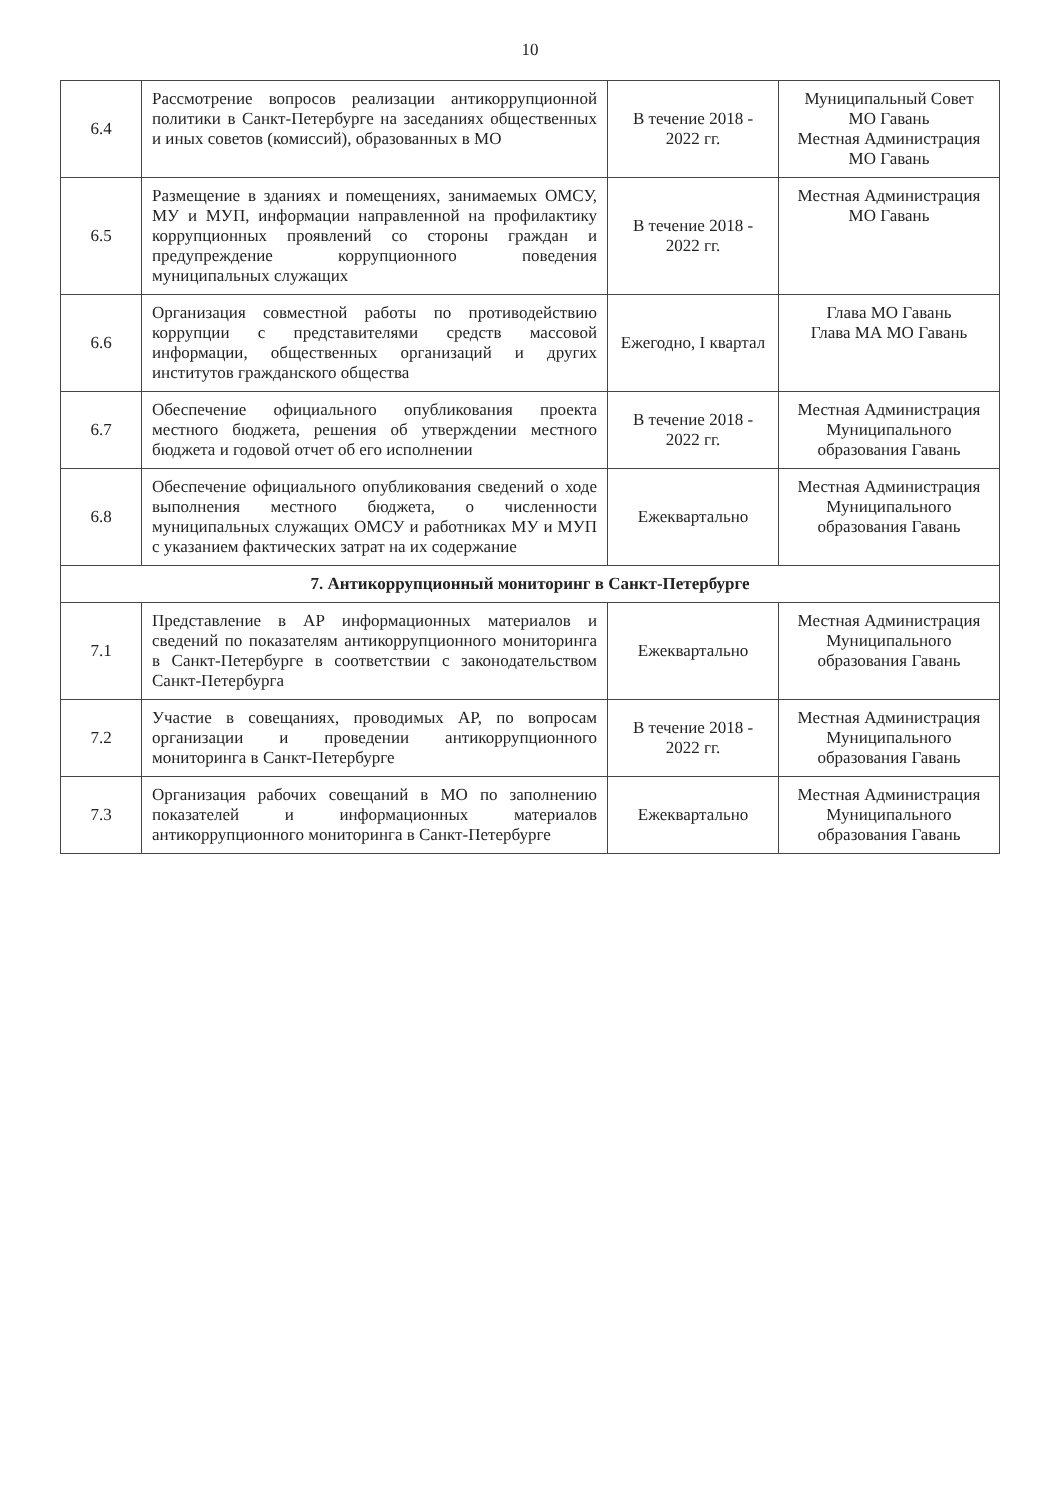10
| 6.4 | Рассмотрение вопросов реализации антикоррупционной политики в Санкт-Петербурге на заседаниях общественных и иных советов (комиссий), образованных в МО | В течение 2018 - 2022 гг. | Муниципальный Совет МО Гавань Местная Администрация МО Гавань |
| 6.5 | Размещение в зданиях и помещениях, занимаемых ОМСУ, МУ и МУП, информации направленной на профилактику коррупционных проявлений со стороны граждан и предупреждение коррупционного поведения муниципальных служащих | В течение 2018 - 2022 гг. | Местная Администрация МО Гавань |
| 6.6 | Организация совместной работы по противодействию коррупции с представителями средств массовой информации, общественных организаций и других институтов гражданского общества | Ежегодно, I квартал | Глава МО Гавань Глава МА МО Гавань |
| 6.7 | Обеспечение официального опубликования проекта местного бюджета, решения об утверждении местного бюджета и годовой отчет об его исполнении | В течение 2018 - 2022 гг. | Местная Администрация Муниципального образования Гавань |
| 6.8 | Обеспечение официального опубликования сведений о ходе выполнения местного бюджета, о численности муниципальных служащих ОМСУ и работниках МУ и МУП с указанием фактических затрат на их содержание | Ежеквартально | Местная Администрация Муниципального образования Гавань |
| 7. Антикоррупционный мониторинг в Санкт-Петербурге | | | |
| 7.1 | Представление в АР информационных материалов и сведений по показателям антикоррупционного мониторинга в Санкт-Петербурге в соответствии с законодательством Санкт-Петербурга | Ежеквартально | Местная Администрация Муниципального образования Гавань |
| 7.2 | Участие в совещаниях, проводимых АР, по вопросам организации и проведении антикоррупционного мониторинга в Санкт-Петербурге | В течение 2018 - 2022 гг. | Местная Администрация Муниципального образования Гавань |
| 7.3 | Организация рабочих совещаний в МО по заполнению показателей и информационных материалов антикоррупционного мониторинга в Санкт-Петербурге | Ежеквартально | Местная Администрация Муниципального образования Гавань |